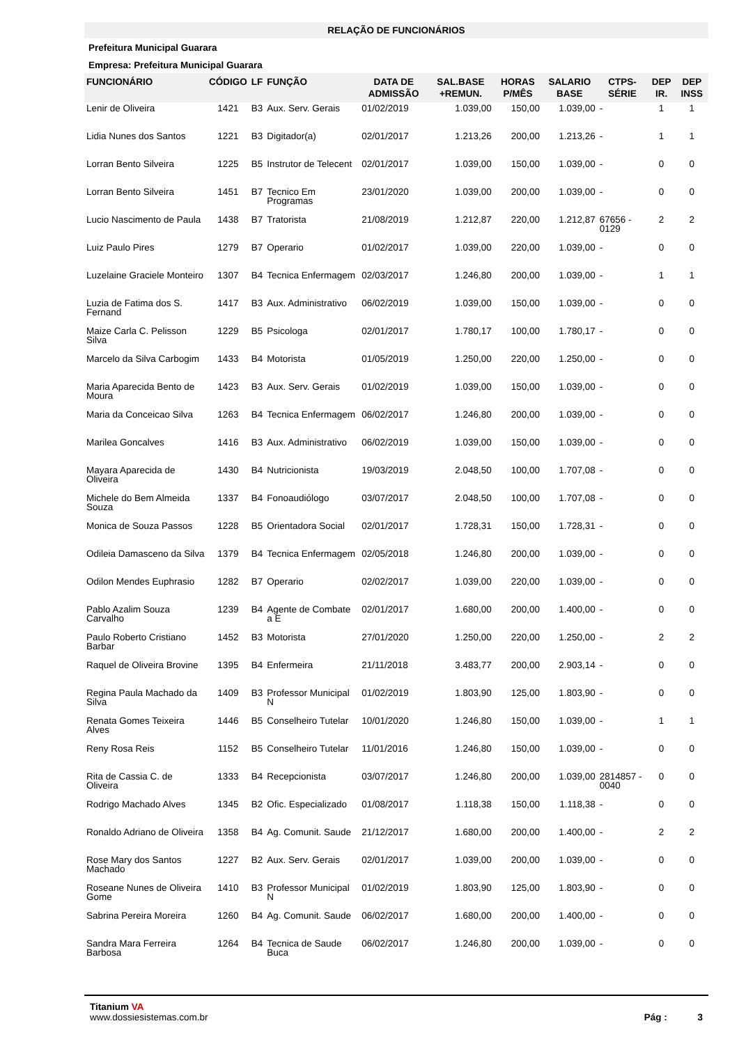RELAÇÃO DE FUNCIONÁRIOS
Prefeitura Municipal Guarara
Empresa: Prefeitura Municipal Guarara
| FUNCIONÁRIO | CÓDIGO | LF | FUNÇÃO | DATA DE ADMISSÃO | SAL.BASE +REMUN. | HORAS P/MÊS | SALARIO BASE | CTPS-SÉRIE | DEP IR. | DEP INSS |
| --- | --- | --- | --- | --- | --- | --- | --- | --- | --- | --- |
| Lenir de Oliveira | 1421 | B3 | Aux. Serv. Gerais | 01/02/2019 | 1.039,00 | 150,00 | 1.039,00 | - | 1 | 1 |
| Lidia Nunes dos Santos | 1221 | B3 | Digitador(a) | 02/01/2017 | 1.213,26 | 200,00 | 1.213,26 | - | 1 | 1 |
| Lorran Bento Silveira | 1225 | B5 | Instrutor de Telecent | 02/01/2017 | 1.039,00 | 150,00 | 1.039,00 | - | 0 | 0 |
| Lorran Bento Silveira | 1451 | B7 | Tecnico Em Programas | 23/01/2020 | 1.039,00 | 200,00 | 1.039,00 | - | 0 | 0 |
| Lucio Nascimento de Paula | 1438 | B7 | Tratorista | 21/08/2019 | 1.212,87 | 220,00 | 1.212,87 | 67656 - 0129 | 2 | 2 |
| Luiz Paulo Pires | 1279 | B7 | Operario | 01/02/2017 | 1.039,00 | 220,00 | 1.039,00 | - | 0 | 0 |
| Luzelaine Graciele Monteiro | 1307 | B4 | Tecnica Enfermagem | 02/03/2017 | 1.246,80 | 200,00 | 1.039,00 | - | 1 | 1 |
| Luzia de Fatima dos S. Fernand | 1417 | B3 | Aux. Administrativo | 06/02/2019 | 1.039,00 | 150,00 | 1.039,00 | - | 0 | 0 |
| Maize Carla C. Pelisson Silva | 1229 | B5 | Psicologa | 02/01/2017 | 1.780,17 | 100,00 | 1.780,17 | - | 0 | 0 |
| Marcelo da Silva Carbogim | 1433 | B4 | Motorista | 01/05/2019 | 1.250,00 | 220,00 | 1.250,00 | - | 0 | 0 |
| Maria Aparecida Bento de Moura | 1423 | B3 | Aux. Serv. Gerais | 01/02/2019 | 1.039,00 | 150,00 | 1.039,00 | - | 0 | 0 |
| Maria da Conceicao Silva | 1263 | B4 | Tecnica Enfermagem | 06/02/2017 | 1.246,80 | 200,00 | 1.039,00 | - | 0 | 0 |
| Marilea Goncalves | 1416 | B3 | Aux. Administrativo | 06/02/2019 | 1.039,00 | 150,00 | 1.039,00 | - | 0 | 0 |
| Mayara Aparecida de Oliveira | 1430 | B4 | Nutricionista | 19/03/2019 | 2.048,50 | 100,00 | 1.707,08 | - | 0 | 0 |
| Michele do Bem Almeida Souza | 1337 | B4 | Fonoaudiólogo | 03/07/2017 | 2.048,50 | 100,00 | 1.707,08 | - | 0 | 0 |
| Monica de Souza Passos | 1228 | B5 | Orientadora Social | 02/01/2017 | 1.728,31 | 150,00 | 1.728,31 | - | 0 | 0 |
| Odileia Damasceno da Silva | 1379 | B4 | Tecnica Enfermagem | 02/05/2018 | 1.246,80 | 200,00 | 1.039,00 | - | 0 | 0 |
| Odilon Mendes Euphrasio | 1282 | B7 | Operario | 02/02/2017 | 1.039,00 | 220,00 | 1.039,00 | - | 0 | 0 |
| Pablo Azalim Souza Carvalho | 1239 | B4 | Agente de Combate a E | 02/01/2017 | 1.680,00 | 200,00 | 1.400,00 | - | 0 | 0 |
| Paulo Roberto Cristiano Barbar | 1452 | B3 | Motorista | 27/01/2020 | 1.250,00 | 220,00 | 1.250,00 | - | 2 | 2 |
| Raquel de Oliveira Brovine | 1395 | B4 | Enfermeira | 21/11/2018 | 3.483,77 | 200,00 | 2.903,14 | - | 0 | 0 |
| Regina Paula Machado da Silva | 1409 | B3 | Professor Municipal N | 01/02/2019 | 1.803,90 | 125,00 | 1.803,90 | - | 0 | 0 |
| Renata Gomes Teixeira Alves | 1446 | B5 | Conselheiro Tutelar | 10/01/2020 | 1.246,80 | 150,00 | 1.039,00 | - | 1 | 1 |
| Reny Rosa Reis | 1152 | B5 | Conselheiro Tutelar | 11/01/2016 | 1.246,80 | 150,00 | 1.039,00 | - | 0 | 0 |
| Rita de Cassia C. de Oliveira | 1333 | B4 | Recepcionista | 03/07/2017 | 1.246,80 | 200,00 | 1.039,00 | 2814857 - 0040 | 0 | 0 |
| Rodrigo Machado Alves | 1345 | B2 | Ofic. Especializado | 01/08/2017 | 1.118,38 | 150,00 | 1.118,38 | - | 0 | 0 |
| Ronaldo Adriano de Oliveira | 1358 | B4 | Ag. Comunit. Saude | 21/12/2017 | 1.680,00 | 200,00 | 1.400,00 | - | 2 | 2 |
| Rose Mary dos Santos Machado | 1227 | B2 | Aux. Serv. Gerais | 02/01/2017 | 1.039,00 | 200,00 | 1.039,00 | - | 0 | 0 |
| Roseane Nunes de Oliveira Gome | 1410 | B3 | Professor Municipal N | 01/02/2019 | 1.803,90 | 125,00 | 1.803,90 | - | 0 | 0 |
| Sabrina Pereira Moreira | 1260 | B4 | Ag. Comunit. Saude | 06/02/2017 | 1.680,00 | 200,00 | 1.400,00 | - | 0 | 0 |
| Sandra Mara Ferreira Barbosa | 1264 | B4 | Tecnica de Saude Buca | 06/02/2017 | 1.246,80 | 200,00 | 1.039,00 | - | 0 | 0 |
Titanium VA
www.dossiesistemas.com.br
Pág : 3